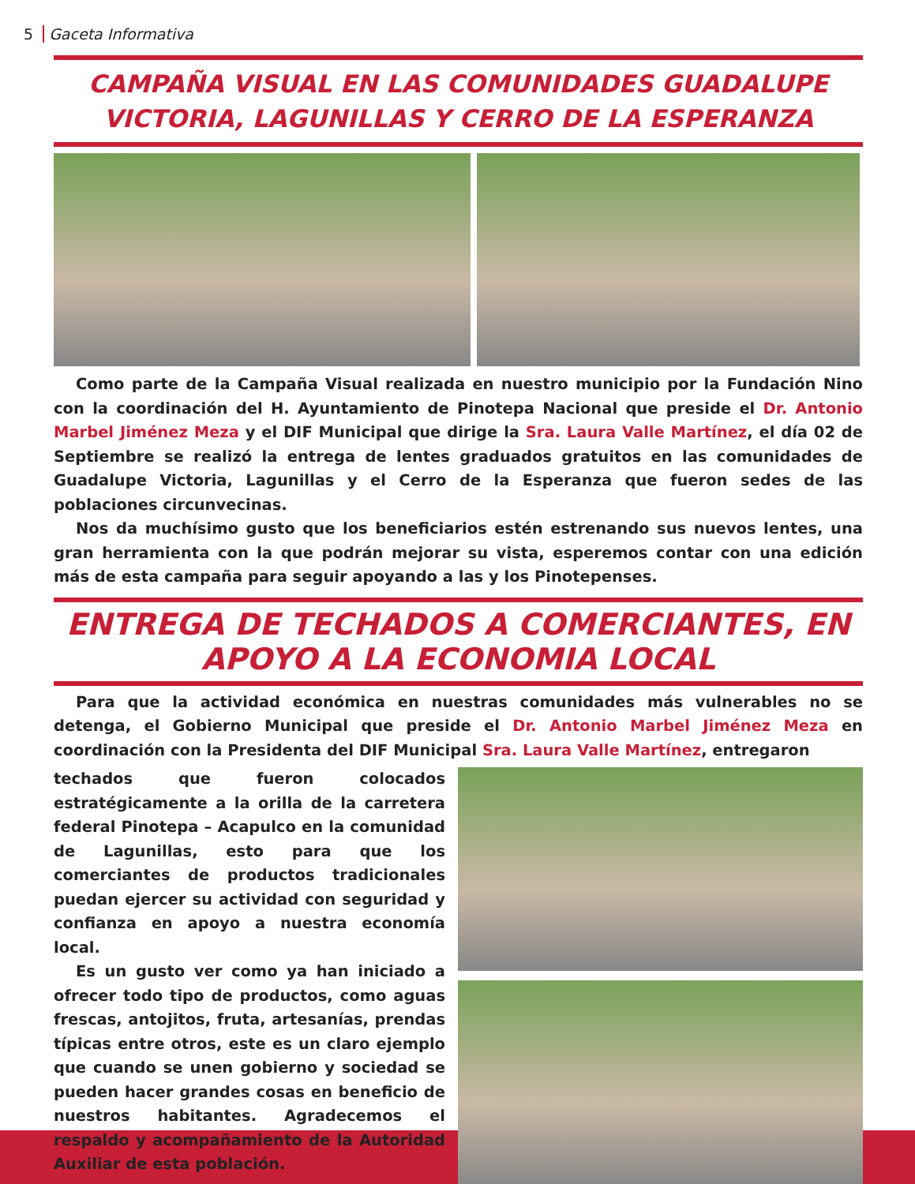5 Gaceta Informativa
CAMPAÑA VISUAL EN LAS COMUNIDADES GUADALUPE VICTORIA, LAGUNILLAS Y CERRO DE LA ESPERANZA
Como parte de la Campaña Visual realizada en nuestro municipio por la Fundación Nino con la coordinación del H. Ayuntamiento de Pinotepa Nacional que preside el Dr. Antonio Marbel Jiménez Meza y el DIF Municipal que dirige la Sra. Laura Valle Martínez, el día 02 de Septiembre se realizó la entrega de lentes graduados gratuitos en las comunidades de Guadalupe Victoria, Lagunillas y el Cerro de la Esperanza que fueron sedes de las poblaciones circunvecinas.
Nos da muchísimo gusto que los beneficiarios estén estrenando sus nuevos lentes, una gran herramienta con la que podrán mejorar su vista, esperemos contar con una edición más de esta campaña para seguir apoyando a las y los Pinotepenses.
ENTREGA DE TECHADOS A COMERCIANTES, EN APOYO A LA ECONOMIA LOCAL
Para que la actividad económica en nuestras comunidades más vulnerables no se detenga, el Gobierno Municipal que preside el Dr. Antonio Marbel Jiménez Meza en coordinación con la Presidenta del DIF Municipal Sra. Laura Valle Martínez, entregaron
techados que fueron colocados estratégicamente a la orilla de la carretera federal Pinotepa – Acapulco en la comunidad de Lagunillas, esto para que los comerciantes de productos tradicionales puedan ejercer su actividad con seguridad y confianza en apoyo a nuestra economía local.
Es un gusto ver como ya han iniciado a ofrecer todo tipo de productos, como aguas frescas, antojitos, fruta, artesanías, prendas típicas entre otros, este es un claro ejemplo que cuando se unen gobierno y sociedad se pueden hacer grandes cosas en beneficio de nuestros habitantes. Agradecemos el respaldo y acompañamiento de la Autoridad Auxiliar de esta población.